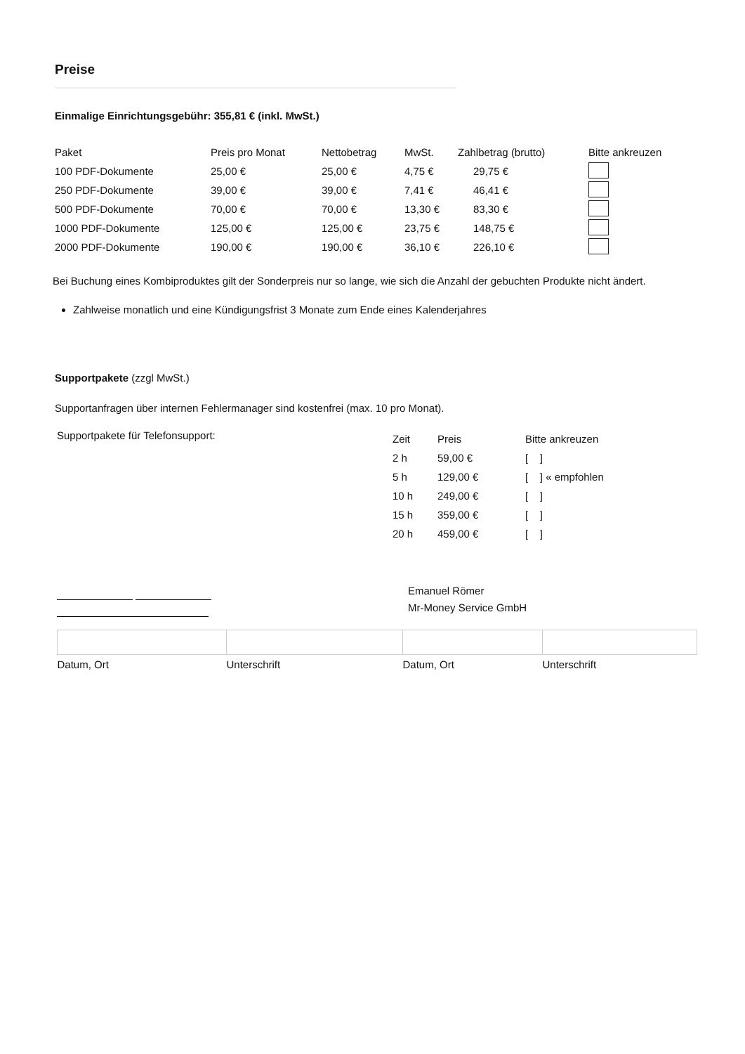Preise
Einmalige Einrichtungsgebühr: 355,81 € (inkl. MwSt.)
| Paket | Preis pro Monat | Nettobetrag | MwSt. | Zahlbetrag (brutto) | Bitte ankreuzen |
| --- | --- | --- | --- | --- | --- |
| 100 PDF-Dokumente | 25,00 € | 25,00 € | 4,75 € | 29,75 € | |
| 250 PDF-Dokumente | 39,00 € | 39,00 € | 7,41 € | 46,41 € | |
| 500 PDF-Dokumente | 70,00 € | 70,00 € | 13,30 € | 83,30 € | |
| 1000 PDF-Dokumente | 125,00 € | 125,00 € | 23,75 € | 148,75 € | |
| 2000 PDF-Dokumente | 190,00 € | 190,00 € | 36,10 € | 226,10 € | |
Bei Buchung eines Kombiproduktes gilt der Sonderpreis nur so lange, wie sich die Anzahl der gebuchten Produkte nicht ändert.
Zahlweise monatlich und eine Kündigungsfrist 3 Monate zum Ende eines Kalenderjahres
Supportpakete (zzgl MwSt.)
Supportanfragen über internen Fehlermanager sind kostenfrei (max. 10 pro Monat).
| Supportpakete für Telefonsupport: | Zeit | Preis | Bitte ankreuzen |
| | 2 h | 59,00 € | [ ] |
| | 5 h | 129,00 € | [ ] « empfohlen |
| | 10 h | 249,00 € | [ ] |
| | 15 h | 359,00 € | [ ] |
| | 20 h | 459,00 € | [ ] |
Emanuel Römer
Mr-Money Service GmbH
| Datum, Ort | Unterschrift | Datum, Ort | Unterschrift |